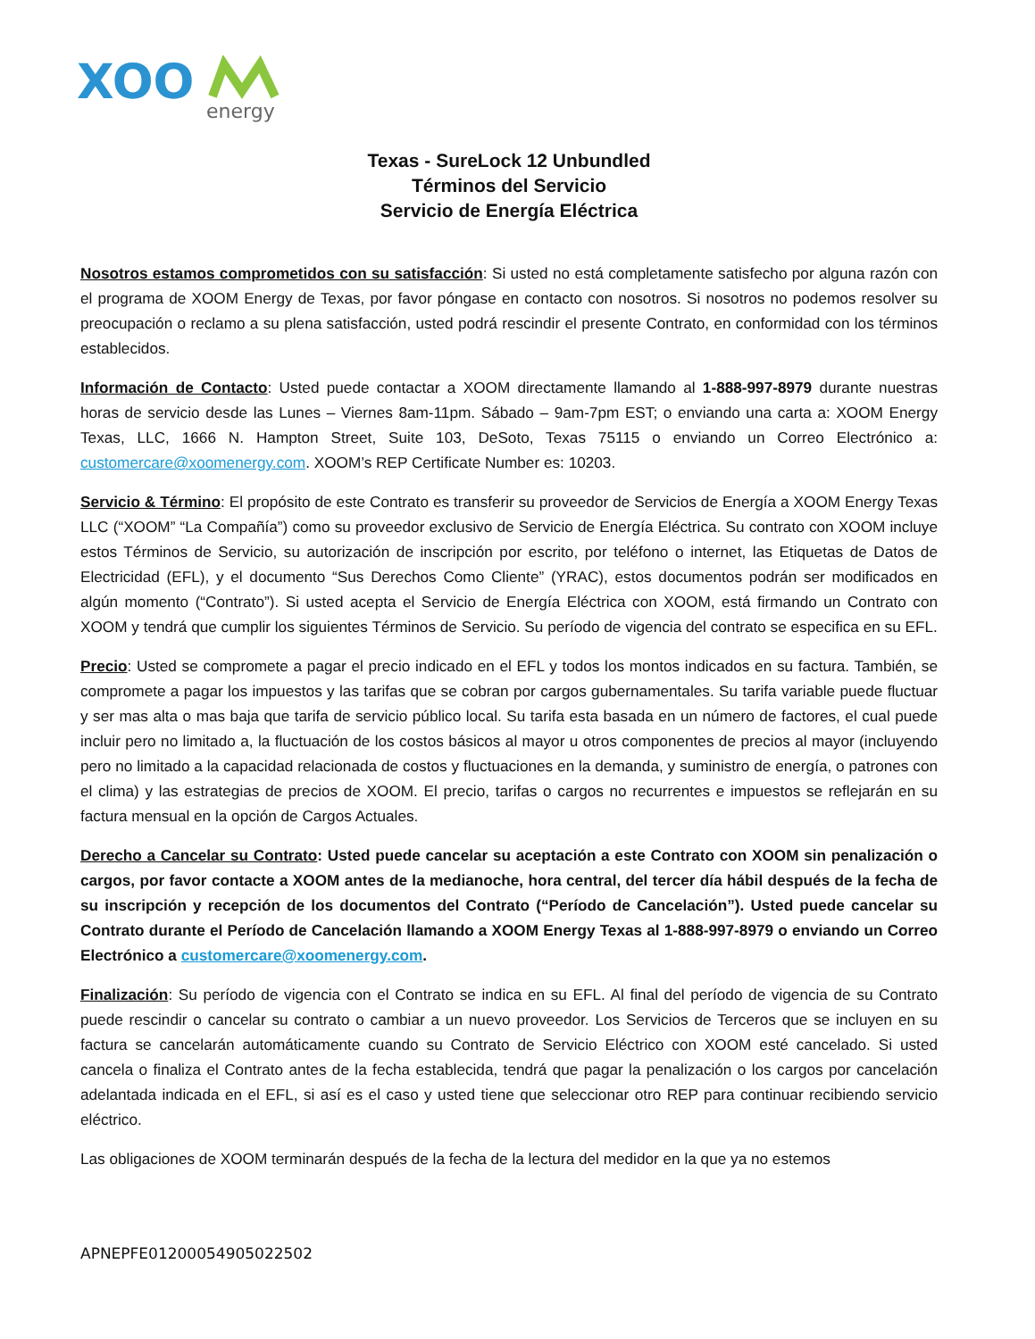XOO
energy
Texas - SureLock 12 Unbundled
Términos del Servicio
Servicio de Energía Eléctrica
Nosotros estamos comprometidos con su satisfacción: Si usted no está completamente satisfecho por alguna razón con el programa de XOOM Energy de Texas, por favor póngase en contacto con nosotros. Si nosotros no podemos resolver su preocupación o reclamo a su plena satisfacción, usted podrá rescindir el presente Contrato, en conformidad con los términos establecidos.
Información de Contacto: Usted puede contactar a XOOM directamente llamando al 1-888-997-8979 durante nuestras horas de servicio desde las Lunes – Viernes 8am-11pm. Sábado – 9am-7pm EST; o enviando una carta a: XOOM Energy Texas, LLC, 1666 N. Hampton Street, Suite 103, DeSoto, Texas 75115 o enviando un Correo Electrónico a: customercare@xoomenergy.com. XOOM’s REP Certificate Number es: 10203.
Servicio & Término: El propósito de este Contrato es transferir su proveedor de Servicios de Energía a XOOM Energy Texas LLC (“XOOM” “La Compañía”) como su proveedor exclusivo de Servicio de Energía Eléctrica. Su contrato con XOOM incluye estos Términos de Servicio, su autorización de inscripción por escrito, por teléfono o internet, las Etiquetas de Datos de Electricidad (EFL), y el documento “Sus Derechos Como Cliente” (YRAC), estos documentos podrán ser modificados en algún momento (“Contrato”). Si usted acepta el Servicio de Energía Eléctrica con XOOM, está firmando un Contrato con XOOM y tendrá que cumplir los siguientes Términos de Servicio. Su período de vigencia del contrato se especifica en su EFL.
Precio: Usted se compromete a pagar el precio indicado en el EFL y todos los montos indicados en su factura. También, se compromete a pagar los impuestos y las tarifas que se cobran por cargos gubernamentales. Su tarifa variable puede fluctuar y ser mas alta o mas baja que tarifa de servicio público local. Su tarifa esta basada en un número de factores, el cual puede incluir pero no limitado a, la fluctuación de los costos básicos al mayor u otros componentes de precios al mayor (incluyendo pero no limitado a la capacidad relacionada de costos y fluctuaciones en la demanda, y suministro de energía, o patrones con el clima) y las estrategias de precios de XOOM. El precio, tarifas o cargos no recurrentes e impuestos se reflejarán en su factura mensual en la opción de Cargos Actuales.
Derecho a Cancelar su Contrato: Usted puede cancelar su aceptación a este Contrato con XOOM sin penalización o cargos, por favor contacte a XOOM antes de la medianoche, hora central, del tercer día hábil después de la fecha de su inscripción y recepción de los documentos del Contrato (“Período de Cancelación”). Usted puede cancelar su Contrato durante el Período de Cancelación llamando a XOOM Energy Texas al 1-888-997-8979 o enviando un Correo Electrónico a customercare@xoomenergy.com.
Finalización: Su período de vigencia con el Contrato se indica en su EFL. Al final del período de vigencia de su Contrato puede rescindir o cancelar su contrato o cambiar a un nuevo proveedor. Los Servicios de Terceros que se incluyen en su factura se cancelarán automáticamente cuando su Contrato de Servicio Eléctrico con XOOM esté cancelado. Si usted cancela o finaliza el Contrato antes de la fecha establecida, tendrá que pagar la penalización o los cargos por cancelación adelantada indicada en el EFL, si así es el caso y usted tiene que seleccionar otro REP para continuar recibiendo servicio eléctrico.
Las obligaciones de XOOM terminarán después de la fecha de la lectura del medidor en la que ya no estemos
APNEPFE01200054905022502